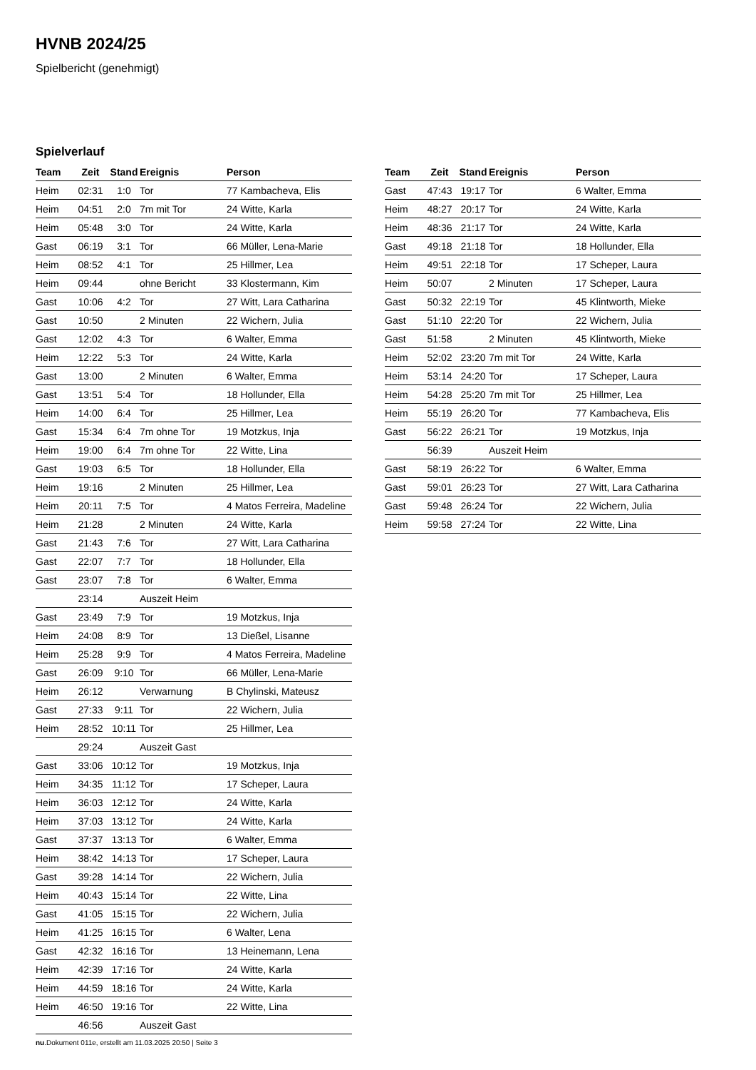HVNB 2024/25
Spielbericht (genehmigt)
Spielverlauf
| Team | Zeit | Stand | Ereignis | Person |
| --- | --- | --- | --- | --- |
| Heim | 02:31 | 1:0 | Tor | 77 Kambacheva, Elis |
| Heim | 04:51 | 2:0 | 7m mit Tor | 24 Witte, Karla |
| Heim | 05:48 | 3:0 | Tor | 24 Witte, Karla |
| Gast | 06:19 | 3:1 | Tor | 66 Müller, Lena-Marie |
| Heim | 08:52 | 4:1 | Tor | 25 Hillmer, Lea |
| Heim | 09:44 | | ohne Bericht | 33 Klostermann, Kim |
| Gast | 10:06 | 4:2 | Tor | 27 Witt, Lara Catharina |
| Gast | 10:50 | | 2 Minuten | 22 Wichern, Julia |
| Gast | 12:02 | 4:3 | Tor | 6 Walter, Emma |
| Heim | 12:22 | 5:3 | Tor | 24 Witte, Karla |
| Gast | 13:00 | | 2 Minuten | 6 Walter, Emma |
| Gast | 13:51 | 5:4 | Tor | 18 Hollunder, Ella |
| Heim | 14:00 | 6:4 | Tor | 25 Hillmer, Lea |
| Gast | 15:34 | 6:4 | 7m ohne Tor | 19 Motzkus, Inja |
| Heim | 19:00 | 6:4 | 7m ohne Tor | 22 Witte, Lina |
| Gast | 19:03 | 6:5 | Tor | 18 Hollunder, Ella |
| Heim | 19:16 | | 2 Minuten | 25 Hillmer, Lea |
| Heim | 20:11 | 7:5 | Tor | 4 Matos Ferreira, Madeline |
| Heim | 21:28 | | 2 Minuten | 24 Witte, Karla |
| Gast | 21:43 | 7:6 | Tor | 27 Witt, Lara Catharina |
| Gast | 22:07 | 7:7 | Tor | 18 Hollunder, Ella |
| Gast | 23:07 | 7:8 | Tor | 6 Walter, Emma |
| | 23:14 | | Auszeit Heim | |
| Gast | 23:49 | 7:9 | Tor | 19 Motzkus, Inja |
| Heim | 24:08 | 8:9 | Tor | 13 Dießel, Lisanne |
| Heim | 25:28 | 9:9 | Tor | 4 Matos Ferreira, Madeline |
| Gast | 26:09 | 9:10 | Tor | 66 Müller, Lena-Marie |
| Heim | 26:12 | | Verwarnung | B Chylinski, Mateusz |
| Gast | 27:33 | 9:11 | Tor | 22 Wichern, Julia |
| Heim | 28:52 | 10:11 | Tor | 25 Hillmer, Lea |
| | 29:24 | | Auszeit Gast | |
| Gast | 33:06 | 10:12 | Tor | 19 Motzkus, Inja |
| Heim | 34:35 | 11:12 | Tor | 17 Scheper, Laura |
| Heim | 36:03 | 12:12 | Tor | 24 Witte, Karla |
| Heim | 37:03 | 13:12 | Tor | 24 Witte, Karla |
| Gast | 37:37 | 13:13 | Tor | 6 Walter, Emma |
| Heim | 38:42 | 14:13 | Tor | 17 Scheper, Laura |
| Gast | 39:28 | 14:14 | Tor | 22 Wichern, Julia |
| Heim | 40:43 | 15:14 | Tor | 22 Witte, Lina |
| Gast | 41:05 | 15:15 | Tor | 22 Wichern, Julia |
| Heim | 41:25 | 16:15 | Tor | 6 Walter, Lena |
| Gast | 42:32 | 16:16 | Tor | 13 Heinemann, Lena |
| Heim | 42:39 | 17:16 | Tor | 24 Witte, Karla |
| Heim | 44:59 | 18:16 | Tor | 24 Witte, Karla |
| Heim | 46:50 | 19:16 | Tor | 22 Witte, Lina |
| | 46:56 | | Auszeit Gast | |
| Team | Zeit | Stand | Ereignis | Person |
| --- | --- | --- | --- | --- |
| Gast | 47:43 | 19:17 | Tor | 6 Walter, Emma |
| Heim | 48:27 | 20:17 | Tor | 24 Witte, Karla |
| Heim | 48:36 | 21:17 | Tor | 24 Witte, Karla |
| Gast | 49:18 | 21:18 | Tor | 18 Hollunder, Ella |
| Heim | 49:51 | 22:18 | Tor | 17 Scheper, Laura |
| Heim | 50:07 | | 2 Minuten | 17 Scheper, Laura |
| Gast | 50:32 | 22:19 | Tor | 45 Klintworth, Mieke |
| Gast | 51:10 | 22:20 | Tor | 22 Wichern, Julia |
| Gast | 51:58 | | 2 Minuten | 45 Klintworth, Mieke |
| Heim | 52:02 | 23:20 | 7m mit Tor | 24 Witte, Karla |
| Heim | 53:14 | 24:20 | Tor | 17 Scheper, Laura |
| Heim | 54:28 | 25:20 | 7m mit Tor | 25 Hillmer, Lea |
| Heim | 55:19 | 26:20 | Tor | 77 Kambacheva, Elis |
| Gast | 56:22 | 26:21 | Tor | 19 Motzkus, Inja |
| | 56:39 | | Auszeit Heim | |
| Gast | 58:19 | 26:22 | Tor | 6 Walter, Emma |
| Gast | 59:01 | 26:23 | Tor | 27 Witt, Lara Catharina |
| Gast | 59:48 | 26:24 | Tor | 22 Wichern, Julia |
| Heim | 59:58 | 27:24 | Tor | 22 Witte, Lina |
nu.Dokument 011e, erstellt am 11.03.2025 20:50 | Seite 3